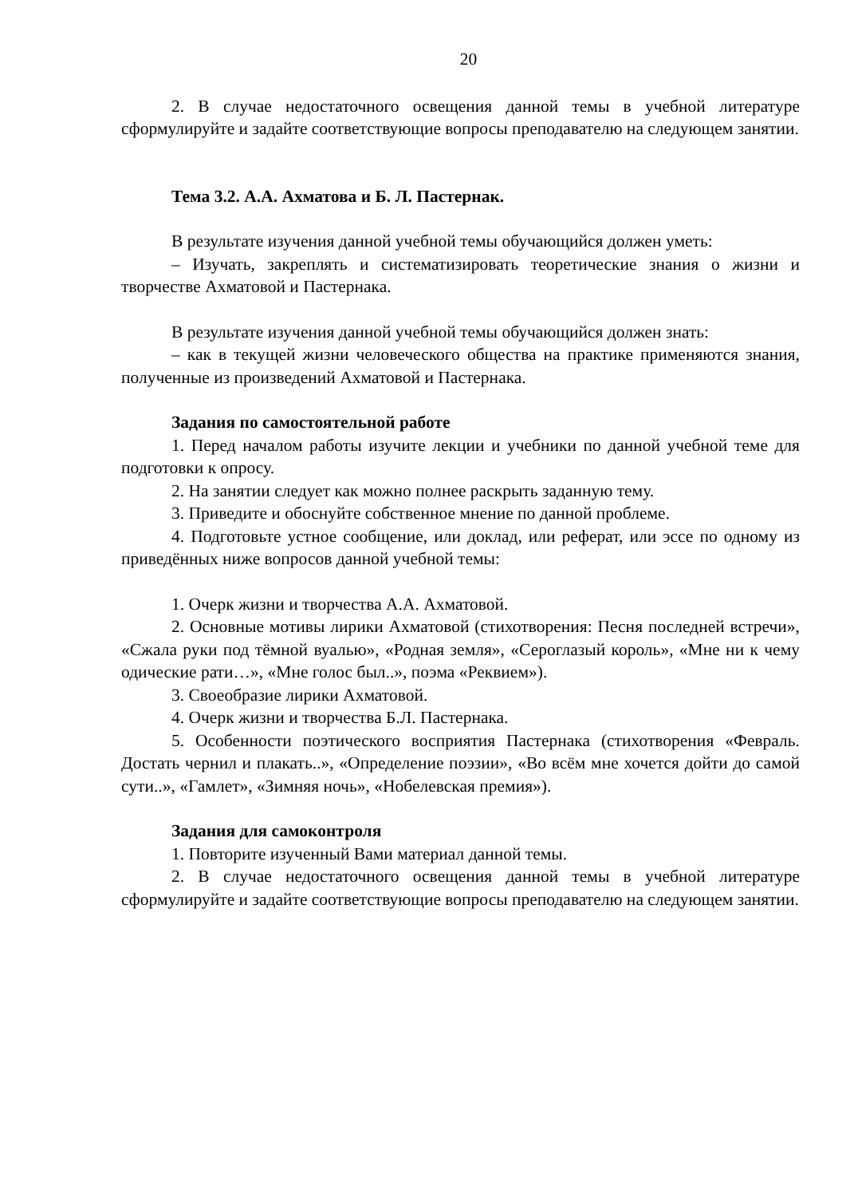20
2. В случае недостаточного освещения данной темы в учебной литературе сформулируйте и задайте соответствующие вопросы преподавателю на следующем занятии.
Тема 3.2. А.А. Ахматова и Б. Л. Пастернак.
В результате изучения данной учебной темы обучающийся должен уметь:
– Изучать, закреплять и систематизировать теоретические знания о жизни и творчестве Ахматовой и Пастернака.
В результате изучения данной учебной темы обучающийся должен знать:
– как в текущей жизни человеческого общества на практике применяются знания, полученные из произведений Ахматовой и Пастернака.
Задания по самостоятельной работе
1. Перед началом работы изучите лекции и учебники по данной учебной теме для подготовки к опросу.
2. На занятии следует как можно полнее раскрыть заданную тему.
3. Приведите и обоснуйте собственное мнение по данной проблеме.
4. Подготовьте устное сообщение, или доклад, или реферат, или эссе по одному из приведённых ниже вопросов данной учебной темы:
1. Очерк жизни и творчества А.А. Ахматовой.
2. Основные мотивы лирики Ахматовой (стихотворения: Песня последней встречи», «Сжала руки под тёмной вуалью», «Родная земля», «Сероглазый король», «Мне ни к чему одические рати…», «Мне голос был..», поэма «Реквием»).
3. Своеобразие лирики Ахматовой.
4. Очерк жизни и творчества Б.Л. Пастернака.
5. Особенности поэтического восприятия Пастернака (стихотворения «Февраль. Достать чернил и плакать..», «Определение поэзии», «Во всём мне хочется дойти до самой сути..», «Гамлет», «Зимняя ночь», «Нобелевская премия»).
Задания для самоконтроля
1. Повторите изученный Вами материал данной темы.
2. В случае недостаточного освещения данной темы в учебной литературе сформулируйте и задайте соответствующие вопросы преподавателю на следующем занятии.